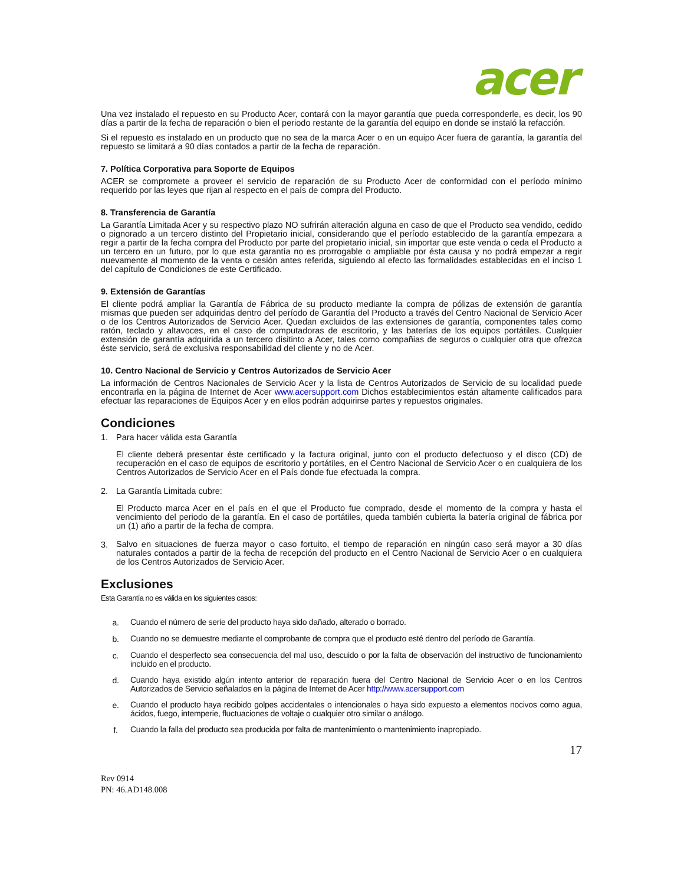acer
Una vez instalado el repuesto en su Producto Acer, contará con la mayor garantía que pueda corresponderle, es decir, los 90 días a partir de la fecha de reparación o bien el periodo restante de la garantía del equipo en donde se instaló la refacción.
Si el repuesto es instalado en un producto que no sea de la marca Acer o en un equipo Acer fuera de garantía, la garantía del repuesto se limitará a 90 días contados a partir de la fecha de reparación.
7. Política Corporativa para Soporte de Equipos
ACER se compromete a proveer el servicio de reparación de su Producto Acer de conformidad con el período mínimo requerido por las leyes que rijan al respecto en el país de compra del Producto.
8. Transferencia de Garantía
La Garantía Limitada Acer y su respectivo plazo NO sufrirán alteración alguna en caso de que el Producto sea vendido, cedido o pignorado a un tercero distinto del Propietario inicial, considerando que el período establecido de la garantía empezara a regir a partir de la fecha compra del Producto por parte del propietario inicial, sin importar que este venda o ceda el Producto a un tercero en un futuro, por lo que esta garantía no es prorrogable o ampliable por ésta causa y no podrá empezar a regir nuevamente al momento de la venta o cesión antes referida, siguiendo al efecto las formalidades establecidas en el inciso 1 del capítulo de Condiciones de este Certificado.
9. Extensión de Garantías
El cliente podrá ampliar la Garantía de Fábrica de su producto mediante la compra de pólizas de extensión de garantía mismas que pueden ser adquiridas dentro del período de Garantía del Producto a través del Centro Nacional de Servicio Acer o de los Centros Autorizados de Servicio Acer. Quedan excluidos de las extensiones de garantía, componentes tales como ratón, teclado y altavoces, en el caso de computadoras de escritorio, y las baterías de los equipos portátiles. Cualquier extensión de garantía adquirida a un tercero disitinto a Acer, tales como compañias de seguros o cualquier otra que ofrezca éste servicio, será de exclusiva responsabilidad del cliente y no de Acer.
10. Centro Nacional de Servicio y Centros Autorizados de Servicio Acer
La información de Centros Nacionales de Servicio Acer y la lista de Centros Autorizados de Servicio de su localidad puede encontrarla en la página de Internet de Acer www.acersupport.com Dichos establecimientos están altamente calificados para efectuar las reparaciones de Equipos Acer y en ellos podrán adquirirse partes y repuestos originales.
Condiciones
1. Para hacer válida esta Garantía
El cliente deberá presentar éste certificado y la factura original, junto con el producto defectuoso y el disco (CD) de recuperación en el caso de equipos de escritorio y portátiles, en el Centro Nacional de Servicio Acer o en cualquiera de los Centros Autorizados de Servicio Acer en el País donde fue efectuada la compra.
2. La Garantía Limitada cubre:
El Producto marca Acer en el país en el que el Producto fue comprado, desde el momento de la compra y hasta el vencimiento del periodo de la garantía. En el caso de portátiles, queda también cubierta la batería original de fábrica por un (1) año a partir de la fecha de compra.
3.
Salvo en situaciones de fuerza mayor o caso fortuito, el tiempo de reparación en ningún caso será mayor a 30 días naturales contados a partir de la fecha de recepción del producto en el Centro Nacional de Servicio Acer o en cualquiera de los Centros Autorizados de Servicio Acer.
Exclusiones
Esta Garantía no es válida en los siguientes casos:
a.
Cuando el número de serie del producto haya sido dañado, alterado o borrado.
b.
Cuando no se demuestre mediante el comprobante de compra que el producto esté dentro del período de Garantía.
c.
Cuando el desperfecto sea consecuencia del mal uso, descuido o por la falta de observación del instructivo de funcionamiento incluido en el producto.
d.
Cuando haya existido algún intento anterior de reparación fuera del Centro Nacional de Servicio Acer o en los Centros Autorizados de Servicio señalados en la página de Internet de Acer http://www.acersupport.com
e.
Cuando el producto haya recibido golpes accidentales o intencionales o haya sido expuesto a elementos nocivos como agua, ácidos, fuego, intemperie, fluctuaciones de voltaje o cualquier otro similar o análogo.
f.
Cuando la falla del producto sea producida por falta de mantenimiento o mantenimiento inapropiado.
17
Rev 0914
PN: 46.AD148.008